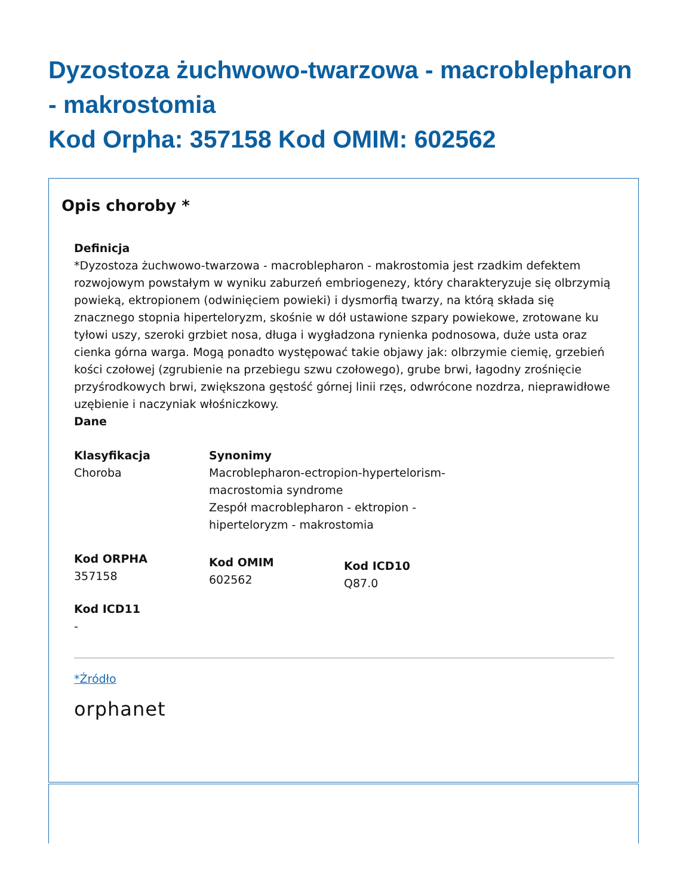Dyzostoza żuchwowo-twarzowa - macroblepharon - makrostomia
Kod Orpha: 357158 Kod OMIM: 602562
Opis choroby *
Definicja
*Dyzostoza żuchwowo-twarzowa - macroblepharon - makrostomia jest rzadkim defektem rozwojowym powstałym w wyniku zaburzeń embriogenezy, który charakteryzuje się olbrzymią powieką, ektropionem (odwinięciem powieki) i dysmorfią twarzy, na którą składa się znacznego stopnia hiperteloryzm, skośnie w dół ustawione szpary powiekowe, zrotowane ku tyłowi uszy, szeroki grzbiet nosa, długa i wygładzona rynienka podnosowa, duże usta oraz cienka górna warga. Mogą ponadto występować takie objawy jak: olbrzymie ciemię, grzebień kości czołowej (zgrubienie na przebiegu szwu czołowego), grube brwi, łagodny zrośnięcie przyśrodkowych brwi, zwiększona gęstość górnej linii rzęs, odwrócone nozdrza, nieprawidłowe uzębienie i naczyniak włośniczkowy.
Dane
Klasyfikacja
Choroba
Synonimy
Macroblepharon-ectropion-hypertelorism-macrostomia syndrome
Zespół macroblepharon - ektropion - hiperteloryzm - makrostomia
Kod ORPHA
357158
Kod OMIM
602562
Kod ICD10
Q87.0
Kod ICD11
-
*Źródło
orphanet